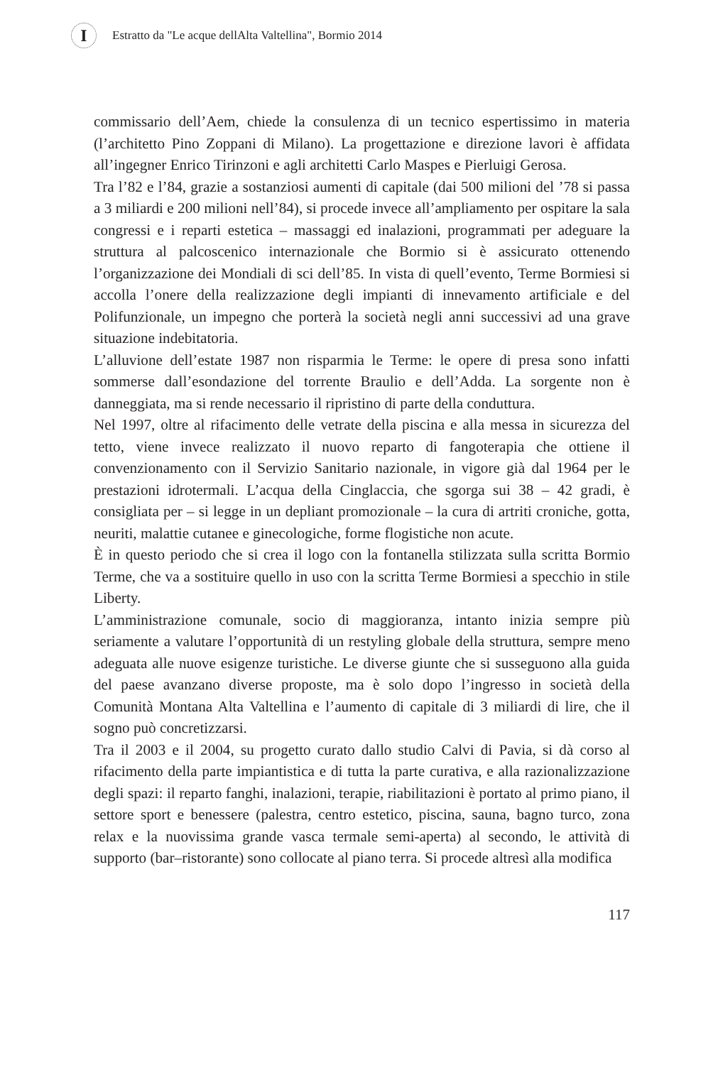I
Estratto da "Le acque dellAlta Valtellina", Bormio 2014
commissario dell’Aem, chiede la consulenza di un tecnico espertissimo in materia (l’architetto Pino Zoppani di Milano). La progettazione e direzione lavori è affidata all’ingegner Enrico Tirinzoni e agli architetti Carlo Maspes e Pierluigi Gerosa.
Tra l’82 e l’84, grazie a sostanziosi aumenti di capitale (dai 500 milioni del ’78 si passa a 3 miliardi e 200 milioni nell’84), si procede invece all’ampliamento per ospitare la sala congressi e i reparti estetica – massaggi ed inalazioni, programmati per adeguare la struttura al palcoscenico internazionale che Bormio si è assicurato ottenendo l’organizzazione dei Mondiali di sci dell’85. In vista di quell’evento, Terme Bormiesi si accolla l’onere della realizzazione degli impianti di innevamento artificiale e del Polifunzionale, un impegno che porterà la società negli anni successivi ad una grave situazione indebitatoria.
L’alluvione dell’estate 1987 non risparmia le Terme: le opere di presa sono infatti sommerse dall’esondazione del torrente Braulio e dell’Adda. La sorgente non è danneggiata, ma si rende necessario il ripristino di parte della conduttura.
Nel 1997, oltre al rifacimento delle vetrate della piscina e alla messa in sicurezza del tetto, viene invece realizzato il nuovo reparto di fangoterapia che ottiene il convenzionamento con il Servizio Sanitario nazionale, in vigore già dal 1964 per le prestazioni idrotermali. L’acqua della Cinglaccia, che sgorga sui 38 – 42 gradi, è consigliata per – si legge in un depliant promozionale – la cura di artriti croniche, gotta, neuriti, malattie cutanee e ginecologiche, forme flogistiche non acute.
È in questo periodo che si crea il logo con la fontanella stilizzata sulla scritta Bormio Terme, che va a sostituire quello in uso con la scritta Terme Bormiesi a specchio in stile Liberty.
L’amministrazione comunale, socio di maggioranza, intanto inizia sempre più seriamente a valutare l’opportunità di un restyling globale della struttura, sempre meno adeguata alle nuove esigenze turistiche. Le diverse giunte che si susseguono alla guida del paese avanzano diverse proposte, ma è solo dopo l’ingresso in società della Comunità Montana Alta Valtellina e l’aumento di capitale di 3 miliardi di lire, che il sogno può concretizzarsi.
Tra il 2003 e il 2004, su progetto curato dallo studio Calvi di Pavia, si dà corso al rifacimento della parte impiantistica e di tutta la parte curativa, e alla razionalizzazione degli spazi: il reparto fanghi, inalazioni, terapie, riabilitazioni è portato al primo piano, il settore sport e benessere (palestra, centro estetico, piscina, sauna, bagno turco, zona relax e la nuovissima grande vasca termale semi-aperta) al secondo, le attività di supporto (bar–ristorante) sono collocate al piano terra. Si procede altresì alla modifica
117